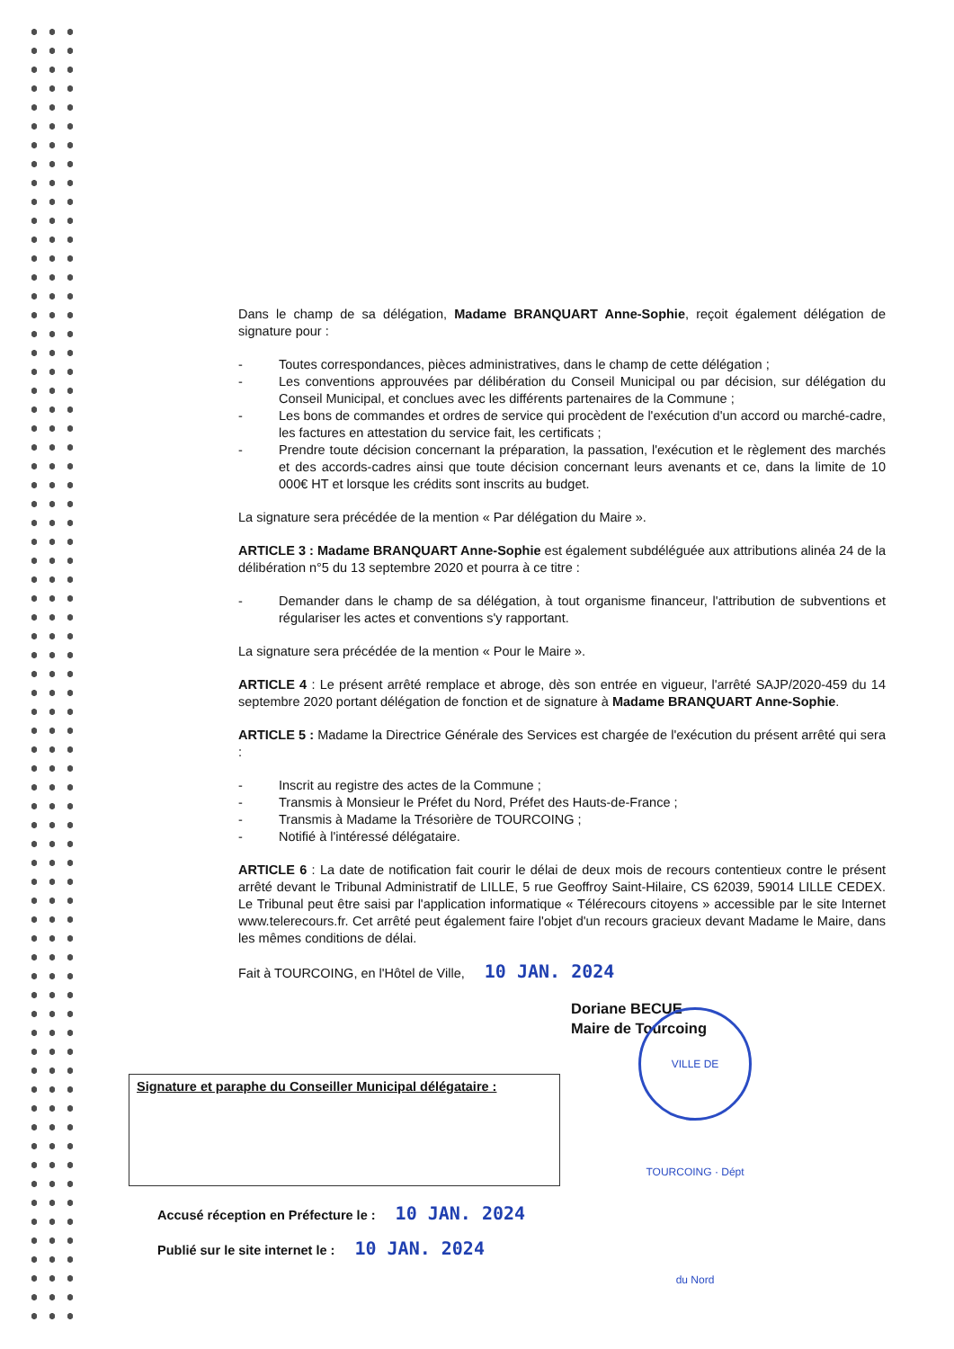Dans le champ de sa délégation, Madame BRANQUART Anne-Sophie, reçoit également délégation de signature pour :
- Toutes correspondances, pièces administratives, dans le champ de cette délégation ;
- Les conventions approuvées par délibération du Conseil Municipal ou par décision, sur délégation du Conseil Municipal, et conclues avec les différents partenaires de la Commune ;
- Les bons de commandes et ordres de service qui procèdent de l'exécution d'un accord ou marché-cadre, les factures en attestation du service fait, les certificats ;
- Prendre toute décision concernant la préparation, la passation, l'exécution et le règlement des marchés et des accords-cadres ainsi que toute décision concernant leurs avenants et ce, dans la limite de 10 000€ HT et lorsque les crédits sont inscrits au budget.
La signature sera précédée de la mention « Par délégation du Maire ».
ARTICLE 3 : Madame BRANQUART Anne-Sophie est également subdéléguée aux attributions alinéa 24 de la délibération n°5 du 13 septembre 2020 et pourra à ce titre :
- Demander dans le champ de sa délégation, à tout organisme financeur, l'attribution de subventions et régulariser les actes et conventions s'y rapportant.
La signature sera précédée de la mention « Pour le Maire ».
ARTICLE 4 : Le présent arrêté remplace et abroge, dès son entrée en vigueur, l'arrêté SAJP/2020-459 du 14 septembre 2020 portant délégation de fonction et de signature à Madame BRANQUART Anne-Sophie.
ARTICLE 5 : Madame la Directrice Générale des Services est chargée de l'exécution du présent arrêté qui sera :
- Inscrit au registre des actes de la Commune ;
- Transmis à Monsieur le Préfet du Nord, Préfet des Hauts-de-France ;
- Transmis à Madame la Trésorière de TOURCOING ;
- Notifié à l'intéressé délégataire.
ARTICLE 6 : La date de notification fait courir le délai de deux mois de recours contentieux contre le présent arrêté devant le Tribunal Administratif de LILLE, 5 rue Geoffroy Saint-Hilaire, CS 62039, 59014 LILLE CEDEX. Le Tribunal peut être saisi par l'application informatique « Télérecours citoyens » accessible par le site Internet www.telerecours.fr. Cet arrêté peut également faire l'objet d'un recours gracieux devant Madame le Maire, dans les mêmes conditions de délai.
Fait à TOURCOING, en l'Hôtel de Ville, 10 JAN. 2024
Doriane BECUE
Maire de Tourcoing
Signature et paraphe du Conseiller Municipal délégataire :
VILLE DE TOURCOING · Dépt du Nord
Accusé réception en Préfecture le : 10 JAN. 2024
Publié sur le site internet le : 10 JAN. 2024